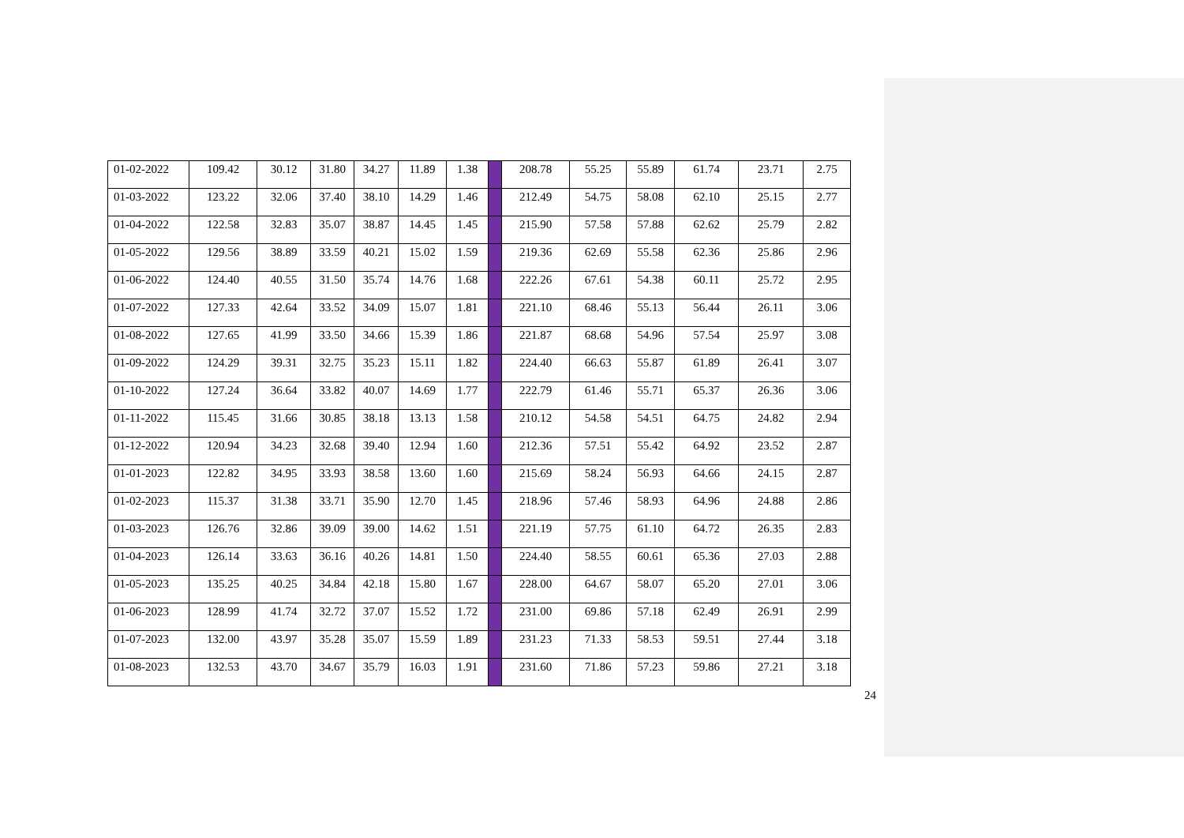| 01-02-2022 | 109.42 | 30.12 | 31.80 | 34.27 | 11.89 | 1.38 | | 208.78 | 55.25 | 55.89 | 61.74 | 23.71 | 2.75 |
| 01-03-2022 | 123.22 | 32.06 | 37.40 | 38.10 | 14.29 | 1.46 | | 212.49 | 54.75 | 58.08 | 62.10 | 25.15 | 2.77 |
| 01-04-2022 | 122.58 | 32.83 | 35.07 | 38.87 | 14.45 | 1.45 | | 215.90 | 57.58 | 57.88 | 62.62 | 25.79 | 2.82 |
| 01-05-2022 | 129.56 | 38.89 | 33.59 | 40.21 | 15.02 | 1.59 | | 219.36 | 62.69 | 55.58 | 62.36 | 25.86 | 2.96 |
| 01-06-2022 | 124.40 | 40.55 | 31.50 | 35.74 | 14.76 | 1.68 | | 222.26 | 67.61 | 54.38 | 60.11 | 25.72 | 2.95 |
| 01-07-2022 | 127.33 | 42.64 | 33.52 | 34.09 | 15.07 | 1.81 | | 221.10 | 68.46 | 55.13 | 56.44 | 26.11 | 3.06 |
| 01-08-2022 | 127.65 | 41.99 | 33.50 | 34.66 | 15.39 | 1.86 | | 221.87 | 68.68 | 54.96 | 57.54 | 25.97 | 3.08 |
| 01-09-2022 | 124.29 | 39.31 | 32.75 | 35.23 | 15.11 | 1.82 | | 224.40 | 66.63 | 55.87 | 61.89 | 26.41 | 3.07 |
| 01-10-2022 | 127.24 | 36.64 | 33.82 | 40.07 | 14.69 | 1.77 | | 222.79 | 61.46 | 55.71 | 65.37 | 26.36 | 3.06 |
| 01-11-2022 | 115.45 | 31.66 | 30.85 | 38.18 | 13.13 | 1.58 | | 210.12 | 54.58 | 54.51 | 64.75 | 24.82 | 2.94 |
| 01-12-2022 | 120.94 | 34.23 | 32.68 | 39.40 | 12.94 | 1.60 | | 212.36 | 57.51 | 55.42 | 64.92 | 23.52 | 2.87 |
| 01-01-2023 | 122.82 | 34.95 | 33.93 | 38.58 | 13.60 | 1.60 | | 215.69 | 58.24 | 56.93 | 64.66 | 24.15 | 2.87 |
| 01-02-2023 | 115.37 | 31.38 | 33.71 | 35.90 | 12.70 | 1.45 | | 218.96 | 57.46 | 58.93 | 64.96 | 24.88 | 2.86 |
| 01-03-2023 | 126.76 | 32.86 | 39.09 | 39.00 | 14.62 | 1.51 | | 221.19 | 57.75 | 61.10 | 64.72 | 26.35 | 2.83 |
| 01-04-2023 | 126.14 | 33.63 | 36.16 | 40.26 | 14.81 | 1.50 | | 224.40 | 58.55 | 60.61 | 65.36 | 27.03 | 2.88 |
| 01-05-2023 | 135.25 | 40.25 | 34.84 | 42.18 | 15.80 | 1.67 | | 228.00 | 64.67 | 58.07 | 65.20 | 27.01 | 3.06 |
| 01-06-2023 | 128.99 | 41.74 | 32.72 | 37.07 | 15.52 | 1.72 | | 231.00 | 69.86 | 57.18 | 62.49 | 26.91 | 2.99 |
| 01-07-2023 | 132.00 | 43.97 | 35.28 | 35.07 | 15.59 | 1.89 | | 231.23 | 71.33 | 58.53 | 59.51 | 27.44 | 3.18 |
| 01-08-2023 | 132.53 | 43.70 | 34.67 | 35.79 | 16.03 | 1.91 | | 231.60 | 71.86 | 57.23 | 59.86 | 27.21 | 3.18 |
24